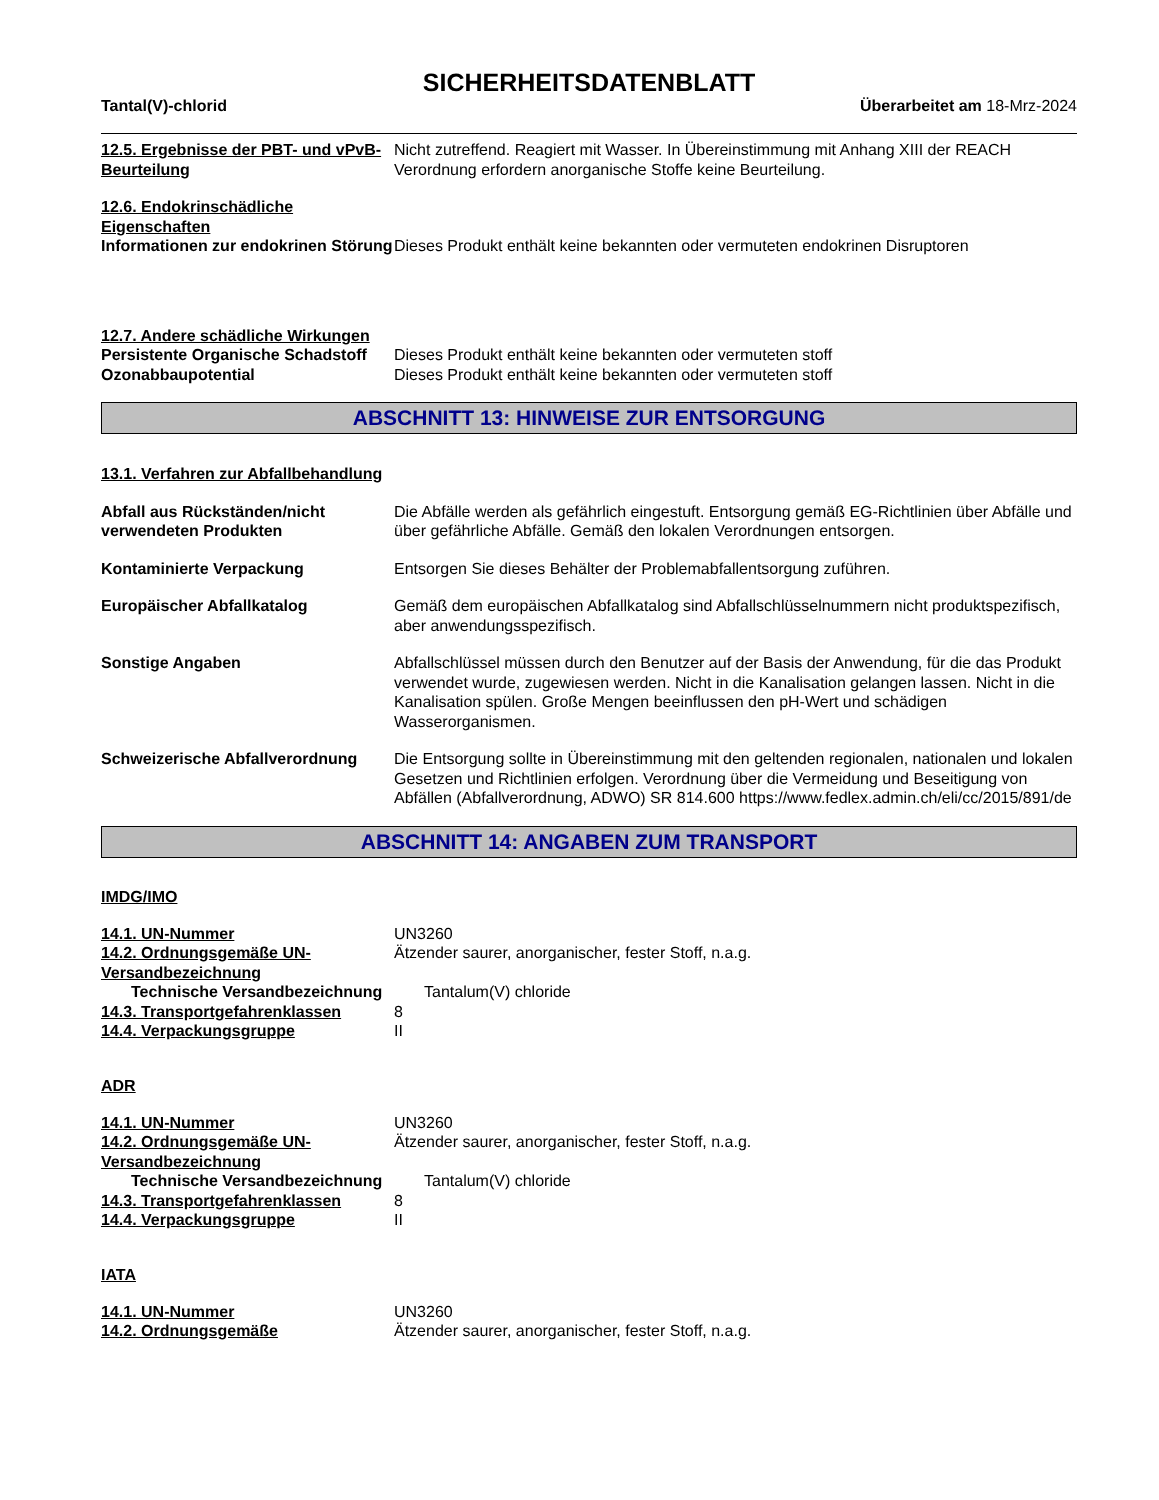SICHERHEITSDATENBLATT
Tantal(V)-chlorid Überarbeitet am 18-Mrz-2024
12.5. Ergebnisse der PBT- und vPvB-Beurteilung
Nicht zutreffend. Reagiert mit Wasser. In Übereinstimmung mit Anhang XIII der REACH Verordnung erfordern anorganische Stoffe keine Beurteilung.
12.6. Endokrinschädliche Eigenschaften
Informationen zur endokrinen Störung
Dieses Produkt enthält keine bekannten oder vermuteten endokrinen Disruptoren
12.7. Andere schädliche Wirkungen
Persistente Organische Schadstoff
Dieses Produkt enthält keine bekannten oder vermuteten stoff
Ozonabbaupotential Dieses Produkt enthält keine bekannten oder vermuteten stoff
ABSCHNITT 13: HINWEISE ZUR ENTSORGUNG
13.1. Verfahren zur Abfallbehandlung
Abfall aus Rückständen/nicht verwendeten Produkten
Die Abfälle werden als gefährlich eingestuft. Entsorgung gemäß EG-Richtlinien über Abfälle und über gefährliche Abfälle. Gemäß den lokalen Verordnungen entsorgen.
Kontaminierte Verpackung Entsorgen Sie dieses Behälter der Problemabfallentsorgung zuführen.
Europäischer Abfallkatalog Gemäß dem europäischen Abfallkatalog sind Abfallschlüsselnummern nicht produktspezifisch, aber anwendungsspezifisch.
Sonstige Angaben Abfallschlüssel müssen durch den Benutzer auf der Basis der Anwendung, für die das Produkt verwendet wurde, zugewiesen werden. Nicht in die Kanalisation gelangen lassen. Nicht in die Kanalisation spülen. Große Mengen beeinflussen den pH-Wert und schädigen Wasserorganismen.
Schweizerische Abfallverordnung
Die Entsorgung sollte in Übereinstimmung mit den geltenden regionalen, nationalen und lokalen Gesetzen und Richtlinien erfolgen. Verordnung über die Vermeidung und Beseitigung von Abfällen (Abfallverordnung, ADWO) SR 814.600 https://www.fedlex.admin.ch/eli/cc/2015/891/de
ABSCHNITT 14: ANGABEN ZUM TRANSPORT
IMDG/IMO
14.1. UN-Nummer UN3260
14.2. Ordnungsgemäße UN-Versandbezeichnung
Ätzender saurer, anorganischer, fester Stoff, n.a.g.
Technische Versandbezeichnung Tantalum(V) chloride
14.3. Transportgefahrenklassen 8
14.4. Verpackungsgruppe II
ADR
14.1. UN-Nummer UN3260
14.2. Ordnungsgemäße UN-Versandbezeichnung
Ätzender saurer, anorganischer, fester Stoff, n.a.g.
Technische Versandbezeichnung Tantalum(V) chloride
14.3. Transportgefahrenklassen 8
14.4. Verpackungsgruppe II
IATA
14.1. UN-Nummer UN3260
14.2. Ordnungsgemäße Ätzender saurer, anorganischer, fester Stoff, n.a.g.